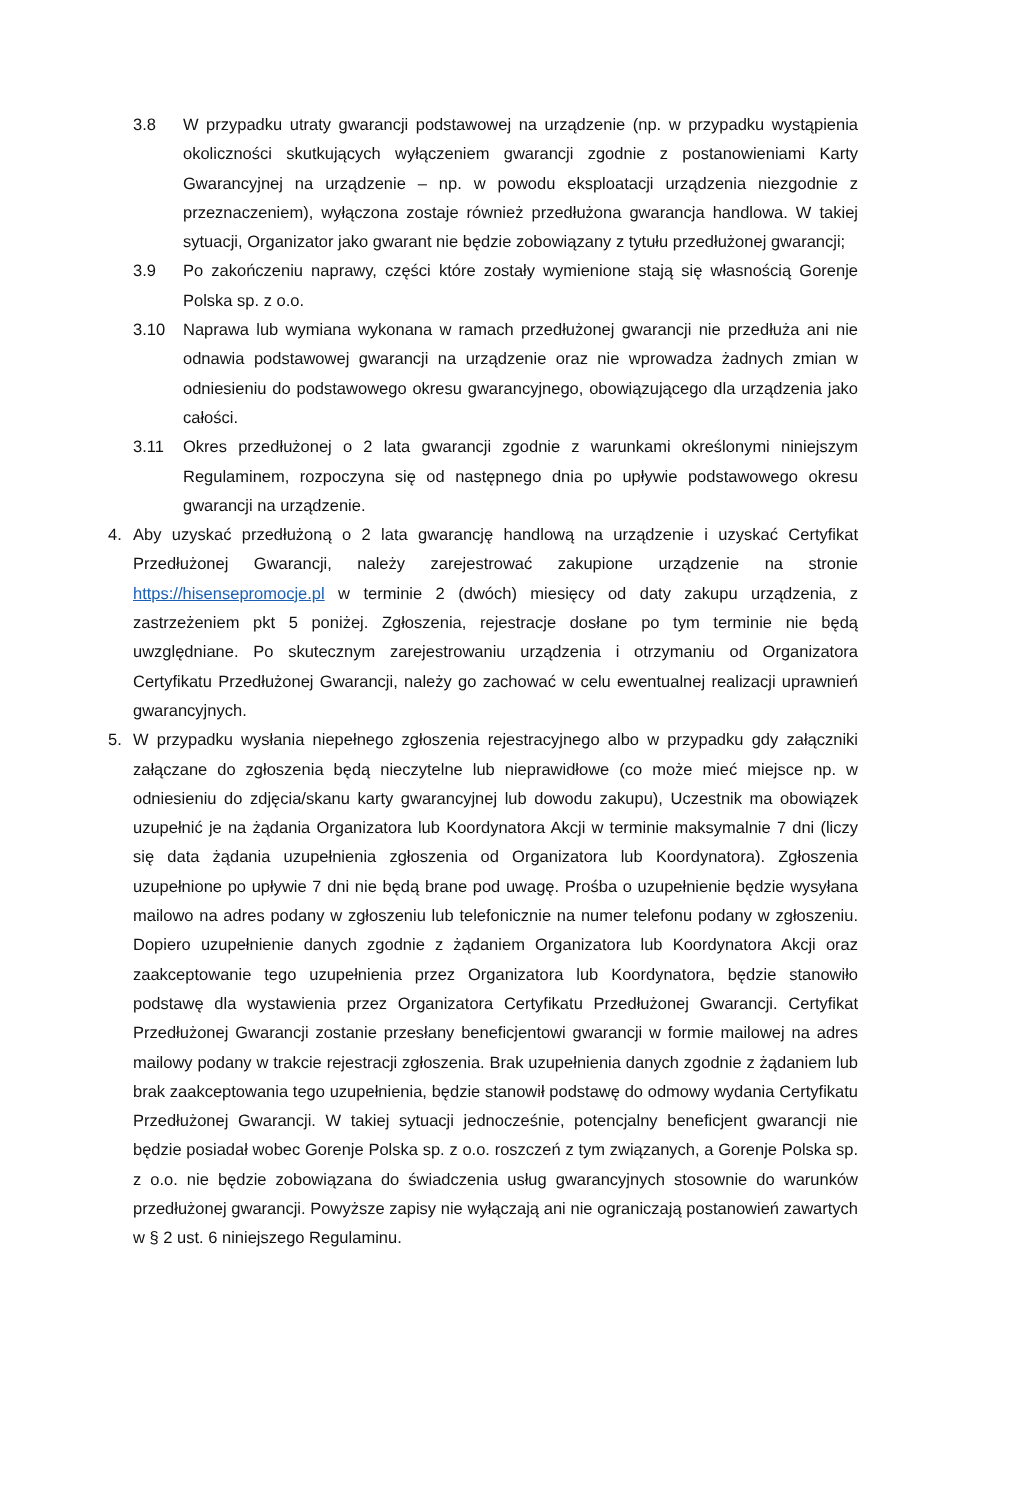3.8 W przypadku utraty gwarancji podstawowej na urządzenie (np. w przypadku wystąpienia okoliczności skutkujących wyłączeniem gwarancji zgodnie z postanowieniami Karty Gwarancyjnej na urządzenie – np. w powodu eksploatacji urządzenia niezgodnie z przeznaczeniem), wyłączona zostaje również przedłużona gwarancja handlowa. W takiej sytuacji, Organizator jako gwarant nie będzie zobowiązany z tytułu przedłużonej gwarancji;
3.9 Po zakończeniu naprawy, części które zostały wymienione stają się własnością Gorenje Polska sp. z o.o.
3.10 Naprawa lub wymiana wykonana w ramach przedłużonej gwarancji nie przedłuża ani nie odnawia podstawowej gwarancji na urządzenie oraz nie wprowadza żadnych zmian w odniesieniu do podstawowego okresu gwarancyjnego, obowiązującego dla urządzenia jako całości.
3.11 Okres przedłużonej o 2 lata gwarancji zgodnie z warunkami określonymi niniejszym Regulaminem, rozpoczyna się od następnego dnia po upływie podstawowego okresu gwarancji na urządzenie.
4. Aby uzyskać przedłużoną o 2 lata gwarancję handlową na urządzenie i uzyskać Certyfikat Przedłużonej Gwarancji, należy zarejestrować zakupione urządzenie na stronie https://hisensepromocje.pl w terminie 2 (dwóch) miesięcy od daty zakupu urządzenia, z zastrzeżeniem pkt 5 poniżej. Zgłoszenia, rejestracje dosłane po tym terminie nie będą uwzględniane. Po skutecznym zarejestrowaniu urządzenia i otrzymaniu od Organizatora Certyfikatu Przedłużonej Gwarancji, należy go zachować w celu ewentualnej realizacji uprawnień gwarancyjnych.
5. W przypadku wysłania niepełnego zgłoszenia rejestracyjnego albo w przypadku gdy załączniki załączane do zgłoszenia będą nieczytelne lub nieprawidłowe (co może mieć miejsce np. w odniesieniu do zdjęcia/skanu karty gwarancyjnej lub dowodu zakupu), Uczestnik ma obowiązek uzupełnić je na żądania Organizatora lub Koordynatora Akcji w terminie maksymalnie 7 dni (liczy się data żądania uzupełnienia zgłoszenia od Organizatora lub Koordynatora). Zgłoszenia uzupełnione po upływie 7 dni nie będą brane pod uwagę. Prośba o uzupełnienie będzie wysyłana mailowo na adres podany w zgłoszeniu lub telefonicznie na numer telefonu podany w zgłoszeniu. Dopiero uzupełnienie danych zgodnie z żądaniem Organizatora lub Koordynatora Akcji oraz zaakceptowanie tego uzupełnienia przez Organizatora lub Koordynatora, będzie stanowiło podstawę dla wystawienia przez Organizatora Certyfikatu Przedłużonej Gwarancji. Certyfikat Przedłużonej Gwarancji zostanie przesłany beneficjentowi gwarancji w formie mailowej na adres mailowy podany w trakcie rejestracji zgłoszenia. Brak uzupełnienia danych zgodnie z żądaniem lub brak zaakceptowania tego uzupełnienia, będzie stanowił podstawę do odmowy wydania Certyfikatu Przedłużonej Gwarancji. W takiej sytuacji jednocześnie, potencjalny beneficjent gwarancji nie będzie posiadał wobec Gorenje Polska sp. z o.o. roszczeń z tym związanych, a Gorenje Polska sp. z o.o. nie będzie zobowiązana do świadczenia usług gwarancyjnych stosownie do warunków przedłużonej gwarancji. Powyższe zapisy nie wyłączają ani nie ograniczają postanowień zawartych w § 2 ust. 6 niniejszego Regulaminu.